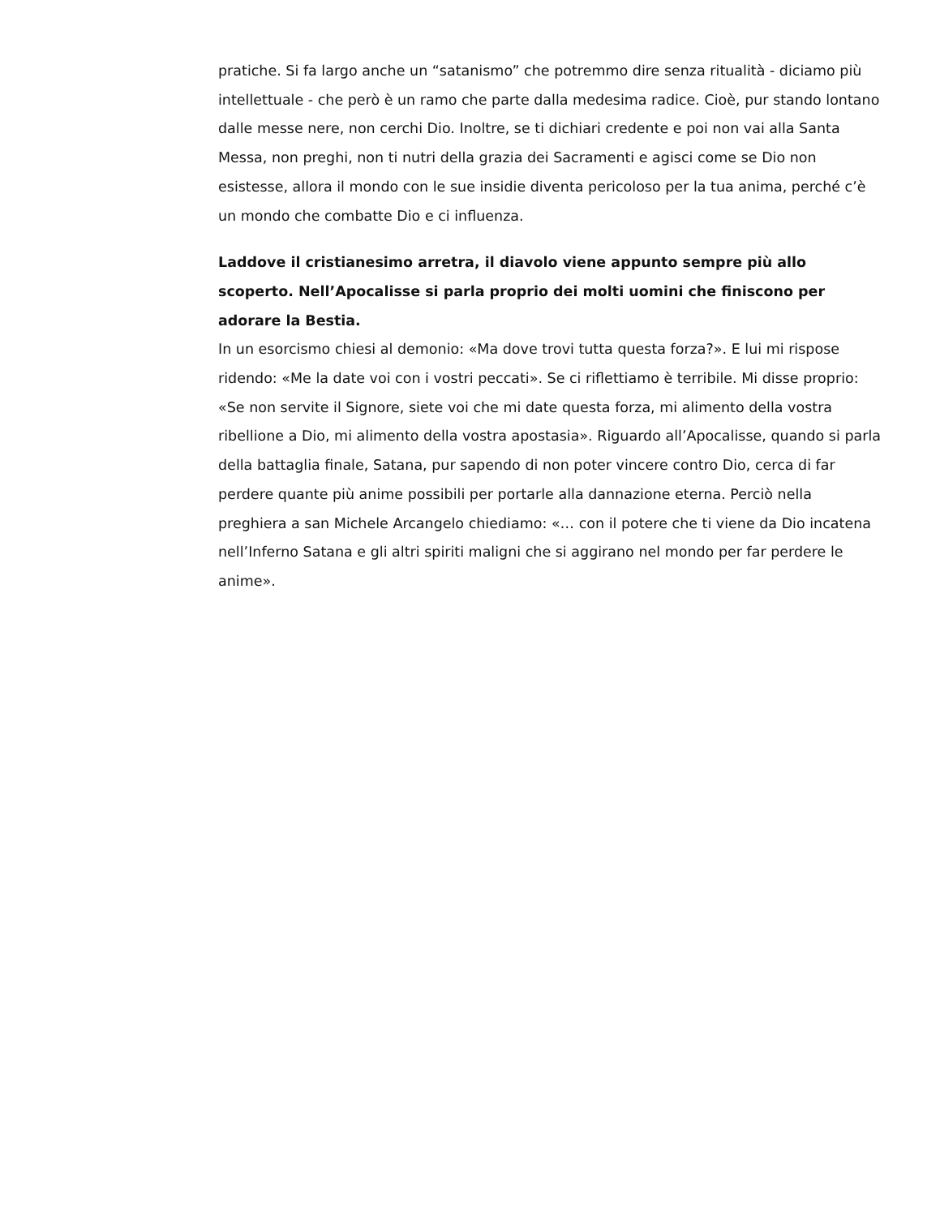pratiche. Si fa largo anche un “satanismo” che potremmo dire senza ritualità - diciamo più intellettuale - che però è un ramo che parte dalla medesima radice. Cioè, pur stando lontano dalle messe nere, non cerchi Dio. Inoltre, se ti dichiari credente e poi non vai alla Santa Messa, non preghi, non ti nutri della grazia dei Sacramenti e agisci come se Dio non esistesse, allora il mondo con le sue insidie diventa pericoloso per la tua anima, perché c’è un mondo che combatte Dio e ci influenza.
Laddove il cristianesimo arretra, il diavolo viene appunto sempre più allo scoperto. Nell’Apocalisse si parla proprio dei molti uomini che finiscono per adorare la Bestia.
In un esorcismo chiesi al demonio: «Ma dove trovi tutta questa forza?». E lui mi rispose ridendo: «Me la date voi con i vostri peccati». Se ci riflettiamo è terribile. Mi disse proprio: «Se non servite il Signore, siete voi che mi date questa forza, mi alimento della vostra ribellione a Dio, mi alimento della vostra apostasia». Riguardo all’Apocalisse, quando si parla della battaglia finale, Satana, pur sapendo di non poter vincere contro Dio, cerca di far perdere quante più anime possibili per portarle alla dannazione eterna. Perciò nella preghiera a san Michele Arcangelo chiediamo: «… con il potere che ti viene da Dio incatena nell’Inferno Satana e gli altri spiriti maligni che si aggirano nel mondo per far perdere le anime».